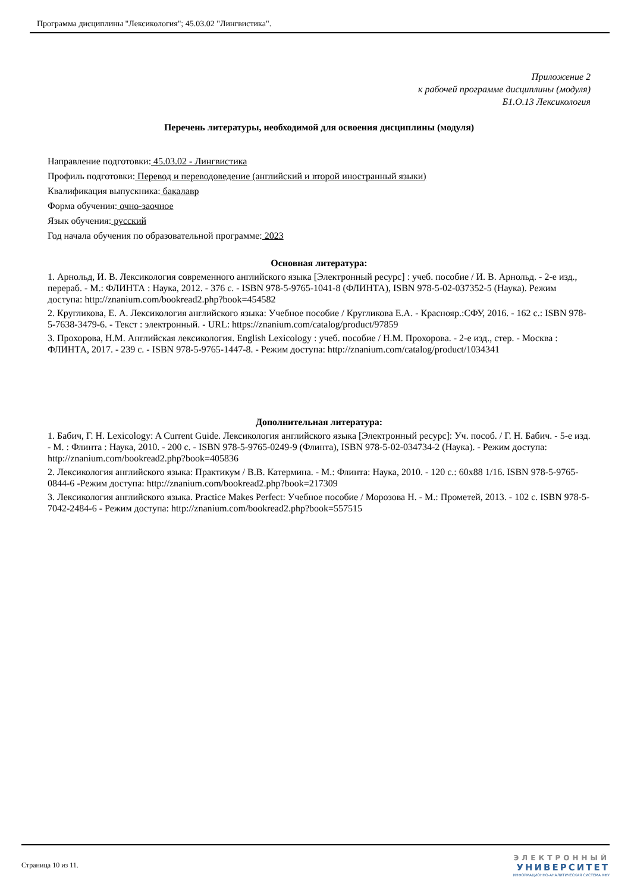Программа дисциплины "Лексикология"; 45.03.02 "Лингвистика".
Приложение 2
к рабочей программе дисциплины (модуля)
Б1.О.13 Лексикология
Перечень литературы, необходимой для освоения дисциплины (модуля)
Направление подготовки: 45.03.02 - Лингвистика
Профиль подготовки: Перевод и переводоведение (английский и второй иностранный языки)
Квалификация выпускника: бакалавр
Форма обучения: очно-заочное
Язык обучения: русский
Год начала обучения по образовательной программе: 2023
Основная литература:
1. Арнольд, И. В. Лексикология современного английского языка [Электронный ресурс] : учеб. пособие / И. В. Арнольд. - 2-е изд., перераб. - М.: ФЛИНТА : Наука, 2012. - 376 с. - ISBN 978-5-9765-1041-8 (ФЛИНТА), ISBN 978-5-02-037352-5 (Наука). Режим доступа: http://znanium.com/bookread2.php?book=454582
2. Кругликова, Е. А. Лексикология английского языка: Учебное пособие / Кругликова Е.А. - Краснояр.:СФУ, 2016. - 162 с.: ISBN 978-5-7638-3479-6. - Текст : электронный. - URL: https://znanium.com/catalog/product/97859
3. Прохорова, Н.М. Английская лексикология. English Lexicology : учеб. пособие / Н.М. Прохорова. - 2-е изд., стер. - Москва : ФЛИНТА, 2017. - 239 с. - ISBN 978-5-9765-1447-8. - Режим доступа: http://znanium.com/catalog/product/1034341
Дополнительная литература:
1. Бабич, Г. Н. Lexicology: A Current Guide. Лексикология английского языка [Электронный ресурс]: Уч. пособ. / Г. Н. Бабич. - 5-е изд. - М. : Флинта : Наука, 2010. - 200 с. - ISBN 978-5-9765-0249-9 (Флинта), ISBN 978-5-02-034734-2 (Наука). - Режим доступа: http://znanium.com/bookread2.php?book=405836
2. Лексикология английского языка: Практикум / В.В. Катермина. - М.: Флинта: Наука, 2010. - 120 с.: 60x88 1/16. ISBN 978-5-9765-0844-6 -Режим доступа: http://znanium.com/bookread2.php?book=217309
3. Лексикология английского языка. Practice Makes Perfect: Учебное пособие / Морозова Н. - М.: Прометей, 2013. - 102 с. ISBN 978-5-7042-2484-6 - Режим доступа: http://znanium.com/bookread2.php?book=557515
Страница 10 из 11.
ЭЛЕКТРОННЫЙ
УНИВЕРСИТЕТ
ИНФОРМАЦИОННО-АНАЛИТИЧЕСКАЯ СИСТЕМА КФУ